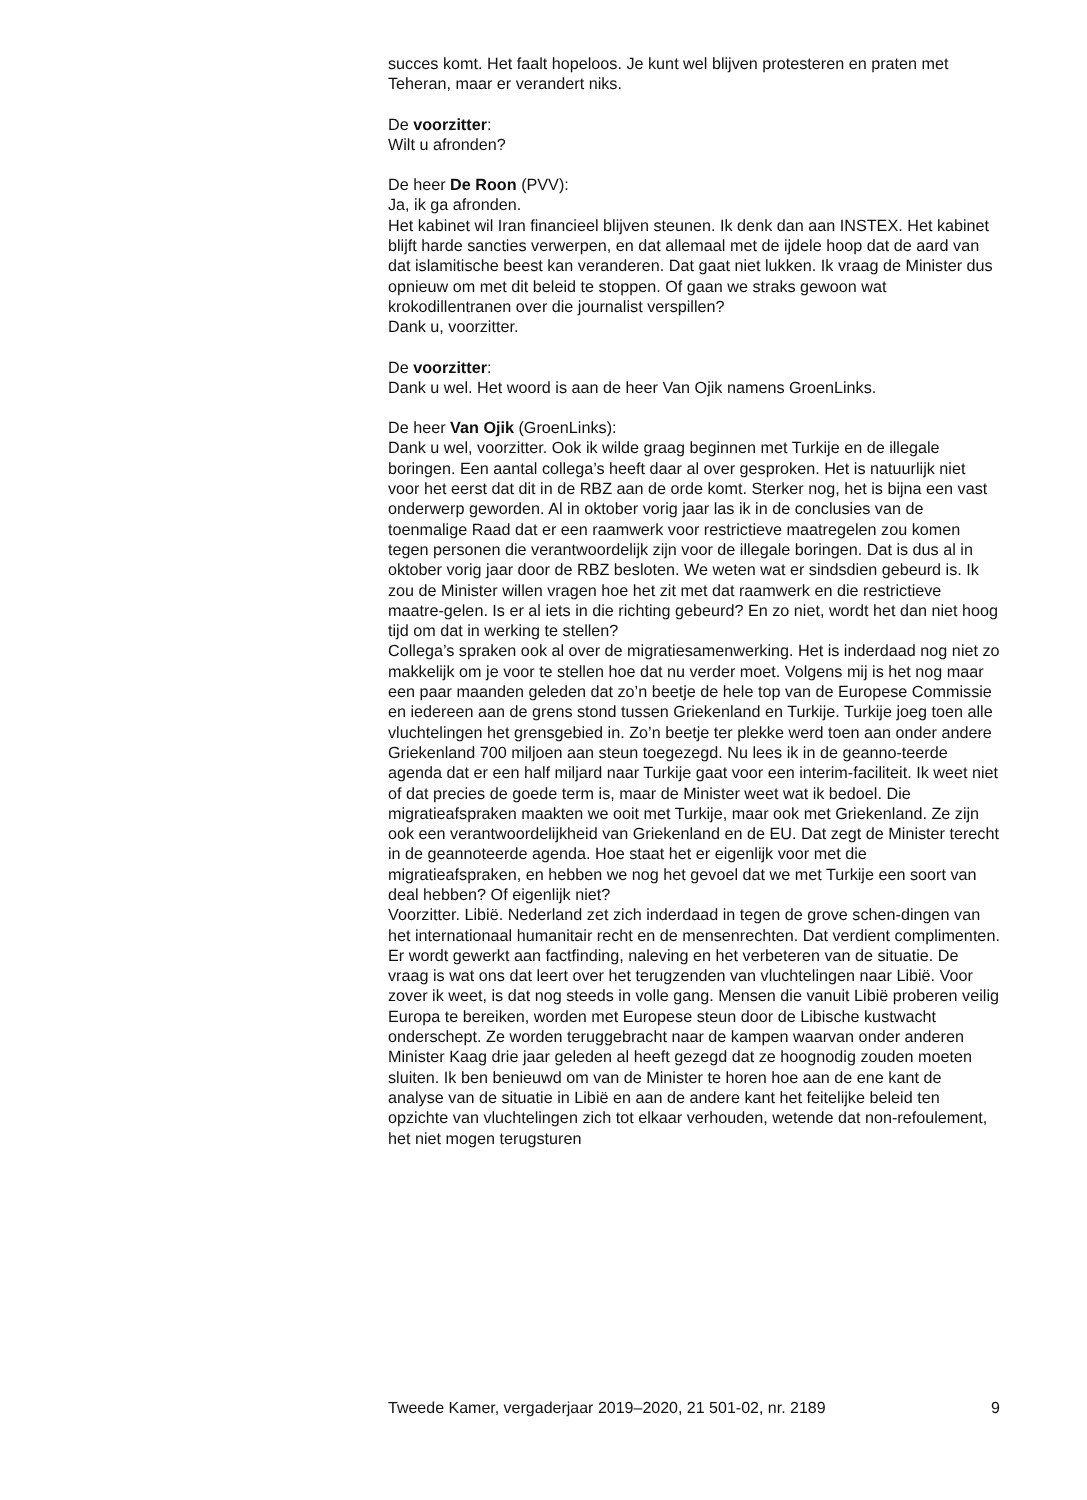succes komt. Het faalt hopeloos. Je kunt wel blijven protesteren en praten met Teheran, maar er verandert niks.
De voorzitter:
Wilt u afronden?
De heer De Roon (PVV):
Ja, ik ga afronden.
Het kabinet wil Iran financieel blijven steunen. Ik denk dan aan INSTEX. Het kabinet blijft harde sancties verwerpen, en dat allemaal met de ijdele hoop dat de aard van dat islamitische beest kan veranderen. Dat gaat niet lukken. Ik vraag de Minister dus opnieuw om met dit beleid te stoppen. Of gaan we straks gewoon wat krokodillentranen over die journalist verspillen?
Dank u, voorzitter.
De voorzitter:
Dank u wel. Het woord is aan de heer Van Ojik namens GroenLinks.
De heer Van Ojik (GroenLinks):
Dank u wel, voorzitter. Ook ik wilde graag beginnen met Turkije en de illegale boringen. Een aantal collega’s heeft daar al over gesproken. Het is natuurlijk niet voor het eerst dat dit in de RBZ aan de orde komt. Sterker nog, het is bijna een vast onderwerp geworden. Al in oktober vorig jaar las ik in de conclusies van de toenmalige Raad dat er een raamwerk voor restrictieve maatregelen zou komen tegen personen die verantwoordelijk zijn voor de illegale boringen. Dat is dus al in oktober vorig jaar door de RBZ besloten. We weten wat er sindsdien gebeurd is. Ik zou de Minister willen vragen hoe het zit met dat raamwerk en die restrictieve maatre-gelen. Is er al iets in die richting gebeurd? En zo niet, wordt het dan niet hoog tijd om dat in werking te stellen?
Collega’s spraken ook al over de migratiesamenwerking. Het is inderdaad nog niet zo makkelijk om je voor te stellen hoe dat nu verder moet. Volgens mij is het nog maar een paar maanden geleden dat zo’n beetje de hele top van de Europese Commissie en iedereen aan de grens stond tussen Griekenland en Turkije. Turkije joeg toen alle vluchtelingen het grensgebied in. Zo’n beetje ter plekke werd toen aan onder andere Griekenland 700 miljoen aan steun toegezegd. Nu lees ik in de geanno-teerde agenda dat er een half miljard naar Turkije gaat voor een interim-faciliteit. Ik weet niet of dat precies de goede term is, maar de Minister weet wat ik bedoel. Die migratieafspraken maakten we ooit met Turkije, maar ook met Griekenland. Ze zijn ook een verantwoordelijkheid van Griekenland en de EU. Dat zegt de Minister terecht in de geannoteerde agenda. Hoe staat het er eigenlijk voor met die migratieafspraken, en hebben we nog het gevoel dat we met Turkije een soort van deal hebben? Of eigenlijk niet?
Voorzitter. Libië. Nederland zet zich inderdaad in tegen de grove schen-dingen van het internationaal humanitair recht en de mensenrechten. Dat verdient complimenten. Er wordt gewerkt aan factfinding, naleving en het verbeteren van de situatie. De vraag is wat ons dat leert over het terugzenden van vluchtelingen naar Libië. Voor zover ik weet, is dat nog steeds in volle gang. Mensen die vanuit Libië proberen veilig Europa te bereiken, worden met Europese steun door de Libische kustwacht onderschept. Ze worden teruggebracht naar de kampen waarvan onder anderen Minister Kaag drie jaar geleden al heeft gezegd dat ze hoognodig zouden moeten sluiten. Ik ben benieuwd om van de Minister te horen hoe aan de ene kant de analyse van de situatie in Libië en aan de andere kant het feitelijke beleid ten opzichte van vluchtelingen zich tot elkaar verhouden, wetende dat non-refoulement, het niet mogen terugsturen
Tweede Kamer, vergaderjaar 2019–2020, 21 501-02, nr. 2189 9